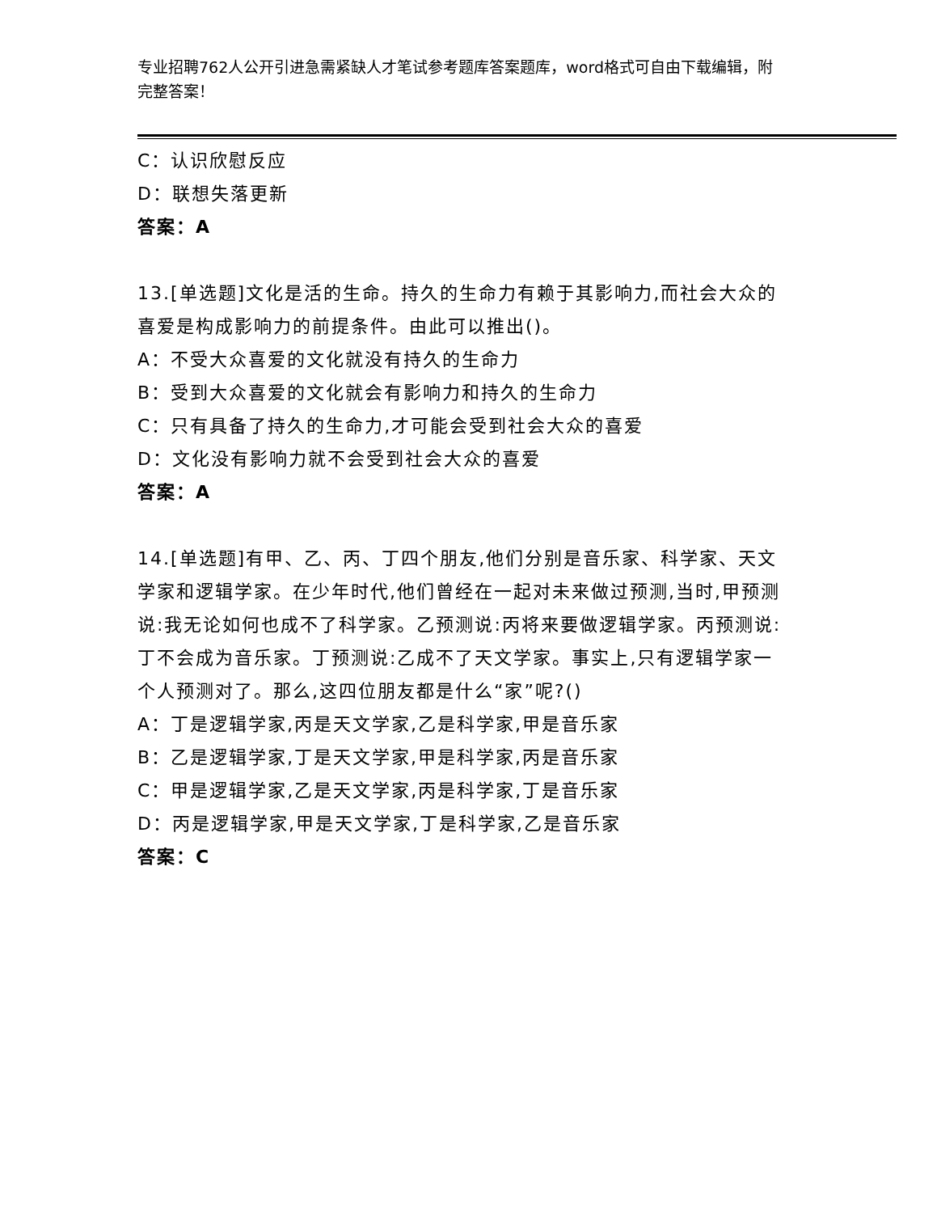专业招聘762人公开引进急需紧缺人才笔试参考题库答案题库，word格式可自由下载编辑，附完整答案！
C：认识欣慰反应
D：联想失落更新
答案：A
13.[单选题]文化是活的生命。持久的生命力有赖于其影响力,而社会大众的喜爱是构成影响力的前提条件。由此可以推出()。
A：不受大众喜爱的文化就没有持久的生命力
B：受到大众喜爱的文化就会有影响力和持久的生命力
C：只有具备了持久的生命力,才可能会受到社会大众的喜爱
D：文化没有影响力就不会受到社会大众的喜爱
答案：A
14.[单选题]有甲、乙、丙、丁四个朋友,他们分别是音乐家、科学家、天文学家和逻辑学家。在少年时代,他们曾经在一起对未来做过预测,当时,甲预测说:我无论如何也成不了科学家。乙预测说:丙将来要做逻辑学家。丙预测说:丁不会成为音乐家。丁预测说:乙成不了天文学家。事实上,只有逻辑学家一个人预测对了。那么,这四位朋友都是什么“家”呢?()
A：丁是逻辑学家,丙是天文学家,乙是科学家,甲是音乐家
B：乙是逻辑学家,丁是天文学家,甲是科学家,丙是音乐家
C：甲是逻辑学家,乙是天文学家,丙是科学家,丁是音乐家
D：丙是逻辑学家,甲是天文学家,丁是科学家,乙是音乐家
答案：C